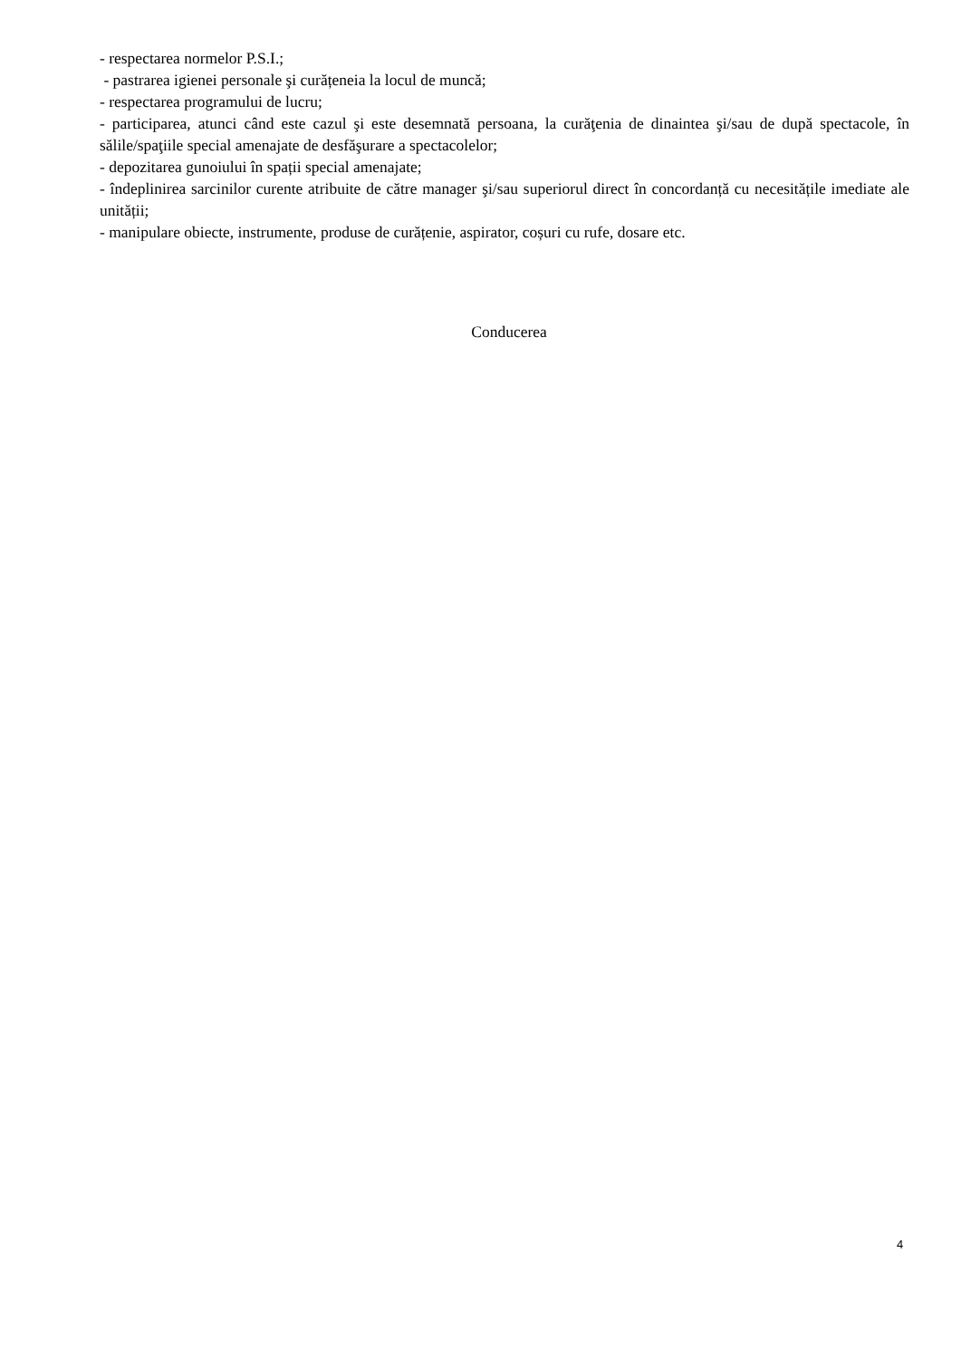- respectarea normelor P.S.I.;
- pastrarea igienei personale şi curățeneia la locul de muncă;
- respectarea programului de lucru;
- participarea, atunci când este cazul şi este desemnată persoana, la curăţenia de dinaintea şi/sau de după spectacole, în sălile/spaţiile special amenajate de desfăşurare a spectacolelor;
- depozitarea gunoiului în spații special amenajate;
- îndeplinirea sarcinilor curente atribuite de către manager şi/sau superiorul direct în concordanță cu necesitățile imediate ale unității;
- manipulare obiecte, instrumente, produse de curățenie, aspirator, coșuri cu rufe, dosare etc.
Conducerea
4